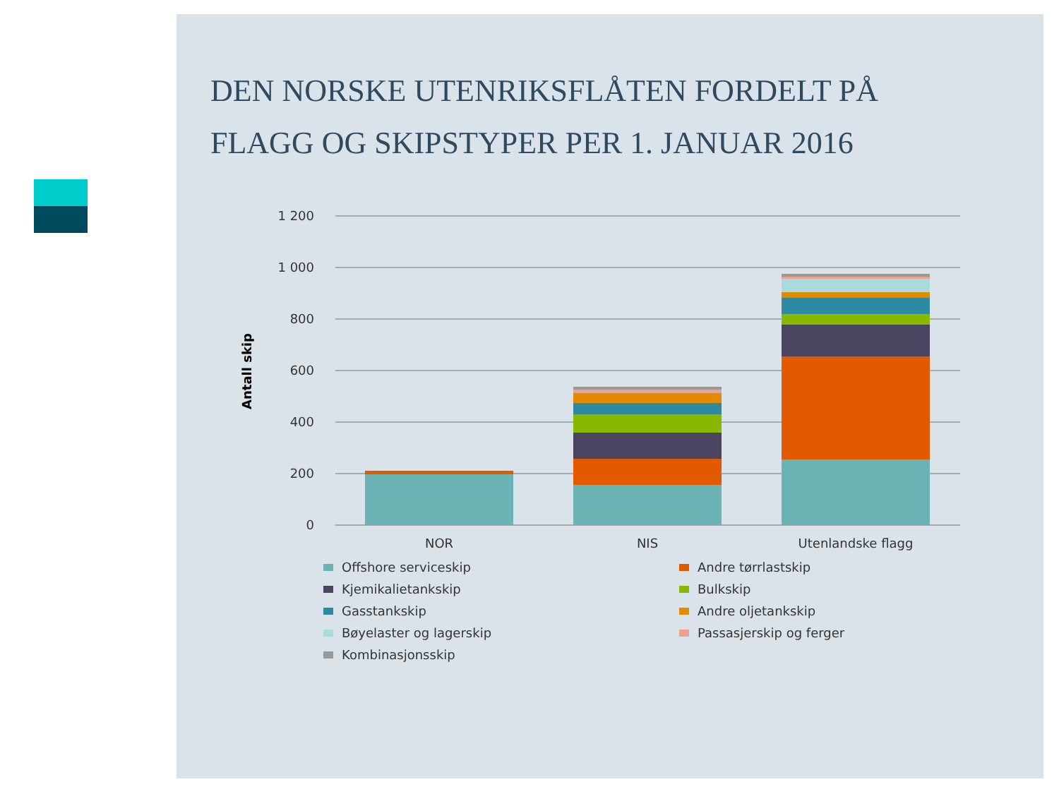DEN NORSKE UTENRIKSFLÅTEN FORDELT PÅ
FLAGG OG SKIPSTYPER PER 1. JANUAR 2016
1 200
1 000
800
600
400
200
0
Antall skip
NOR
NIS
Utenlandske flagg
Offshore serviceskip
Andre tørrlastskip
Kjemikalietankskip
Bulkskip
Gasstankskip
Andre oljetankskip
Bøyelaster og lagerskip
Passasjerskip og ferger
Kombinasjonsskip